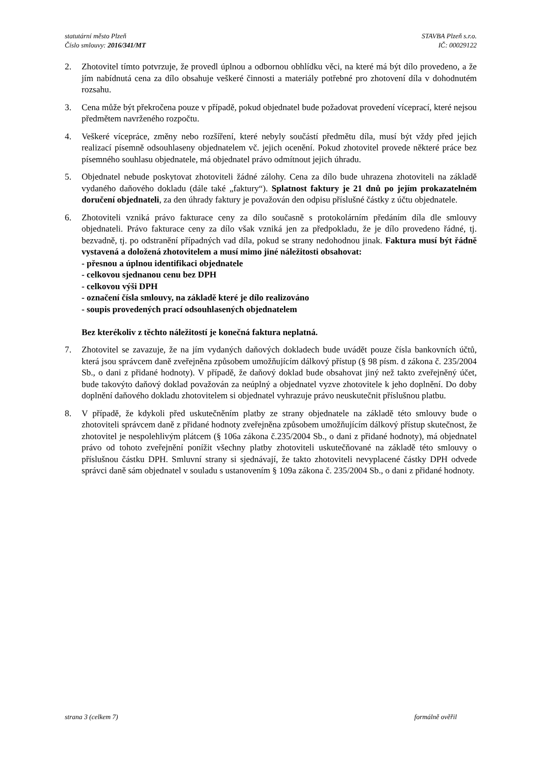statutární město Plzeň
Číslo smlouvy: 2016/341/MT
STAVBA Plzeň s.r.o.
IČ: 00029122
2. Zhotovitel tímto potvrzuje, že provedl úplnou a odbornou obhlídku věci, na které má být dílo provedeno, a že jím nabídnutá cena za dílo obsahuje veškeré činnosti a materiály potřebné pro zhotovení díla v dohodnutém rozsahu.
3. Cena může být překročena pouze v případě, pokud objednatel bude požadovat provedení víceprací, které nejsou předmětem navrženého rozpočtu.
4. Veškeré vícepráce, změny nebo rozšíření, které nebyly součástí předmětu díla, musí být vždy před jejich realizací písemně odsouhlaseny objednatelem vč. jejich ocenění. Pokud zhotovitel provede některé práce bez písemného souhlasu objednatele, má objednatel právo odmítnout jejich úhradu.
5. Objednatel nebude poskytovat zhotoviteli žádné zálohy. Cena za dílo bude uhrazena zhotoviteli na základě vydaného daňového dokladu (dále také „faktury“). Splatnost faktury je 21 dnů po jejím prokazatelném doručení objednateli, za den úhrady faktury je považován den odpisu příslušné částky z účtu objednatele.
6. Zhotoviteli vzniká právo fakturace ceny za dílo současně s protokolárním předáním díla dle smlouvy objednateli. Právo fakturace ceny za dílo však vzniká jen za předpokladu, že je dílo provedeno řádné, tj. bezvadně, tj. po odstranění případných vad díla, pokud se strany nedohodnou jinak. Faktura musí být řádně vystavená a doložená zhotovitelem a musí mimo jiné náležitosti obsahovat:
- přesnou a úplnou identifikaci objednatele
- celkovou sjednanou cenu bez DPH
- celkovou výši DPH
- označení čísla smlouvy, na základě které je dílo realizováno
- soupis provedených prací odsouhlasených objednatelem
Bez kterékoliv z těchto náležitostí je konečná faktura neplatná.
7. Zhotovitel se zavazuje, že na jím vydaných daňových dokladech bude uvádět pouze čísla bankovních účtů, která jsou správcem daně zveřejněna způsobem umožňujícím dálkový přístup (§ 98 písm. d zákona č. 235/2004 Sb., o dani z přidané hodnoty). V případě, že daňový doklad bude obsahovat jiný než takto zveřejněný účet, bude takovýto daňový doklad považován za neúplný a objednatel vyzve zhotovitele k jeho doplnění. Do doby doplnění daňového dokladu zhotovitelem si objednatel vyhrazuje právo neuskutečnit příslušnou platbu.
8. V případě, že kdykoli před uskutečněním platby ze strany objednatele na základě této smlouvy bude o zhotoviteli správcem daně z přidané hodnoty zveřejněna způsobem umožňujícím dálkový přístup skutečnost, že zhotovitel je nespolehlivým plátcem (§ 106a zákona č.235/2004 Sb., o dani z přidané hodnoty), má objednatel právo od tohoto zveřejnění ponížit všechny platby zhotoviteli uskutečňované na základě této smlouvy o příslušnou částku DPH. Smluvní strany si sjednávají, že takto zhotoviteli nevyplacené částky DPH odvede správci daně sám objednatel v souladu s ustanovením § 109a zákona č. 235/2004 Sb., o dani z přidané hodnoty.
strana 3 (celkem 7) formálně ověřil